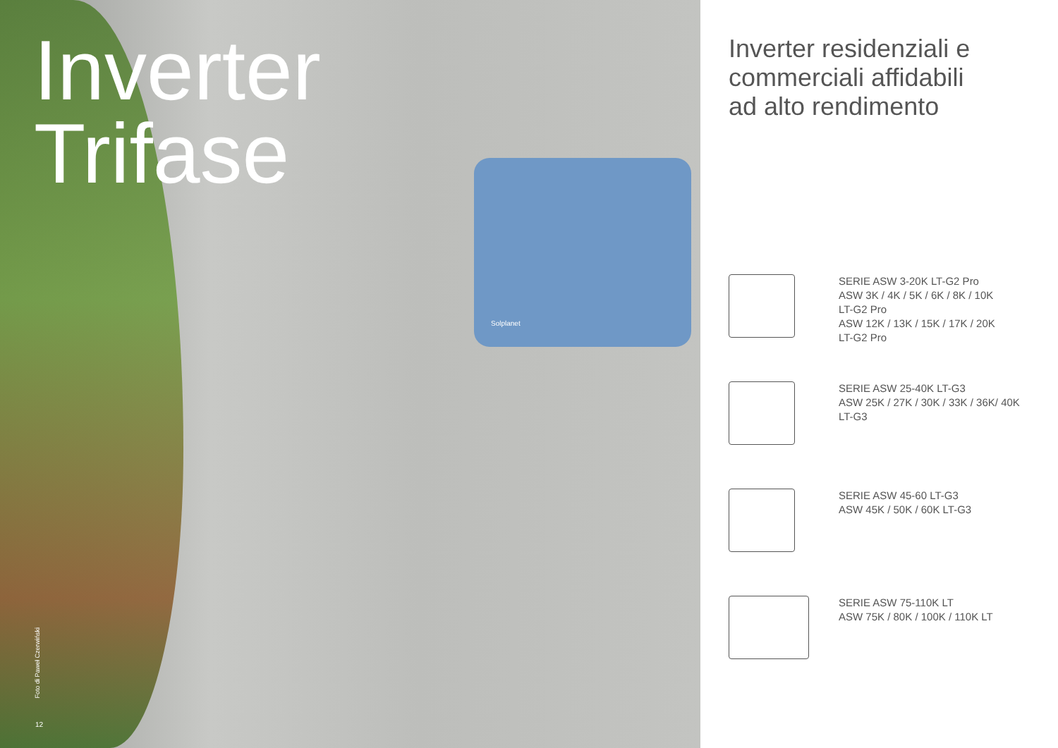Inverter
Trifase
Solplanet
Foto di Paweł Czerwiński
12
Inverter residenziali e
commerciali affidabili
ad alto rendimento
SERIE ASW 3-20K LT-G2 Pro
ASW 3K / 4K / 5K / 6K / 8K / 10K
LT-G2 Pro
ASW 12K / 13K / 15K / 17K / 20K
LT-G2 Pro
SERIE ASW 25-40K LT-G3
ASW 25K / 27K / 30K / 33K / 36K/ 40K
LT-G3
SERIE ASW 45-60 LT-G3
ASW 45K / 50K / 60K LT-G3
SERIE ASW 75-110K LT
ASW 75K / 80K / 100K / 110K LT